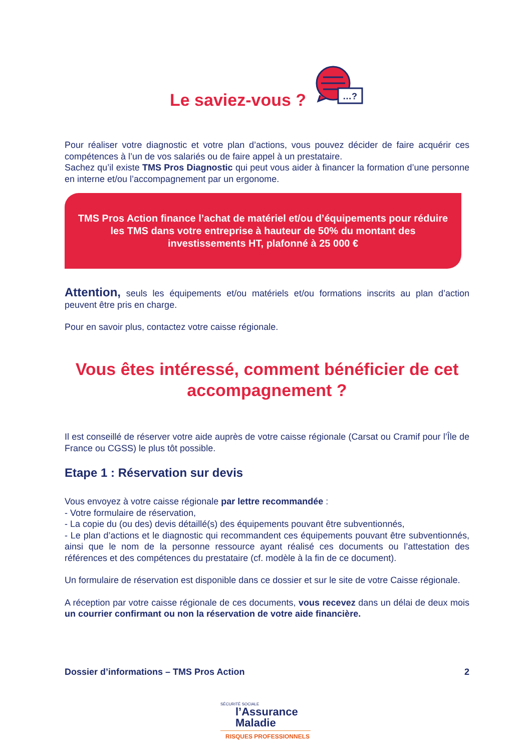Le saviez-vous ?
…?
Pour réaliser votre diagnostic et votre plan d’actions, vous pouvez décider de faire acquérir ces compétences à l’un de vos salariés ou de faire appel à un prestataire.
Sachez qu’il existe TMS Pros Diagnostic qui peut vous aider à financer la formation d’une personne en interne et/ou l’accompagnement par un ergonome.
TMS Pros Action finance l’achat de matériel et/ou d’équipements pour réduire les TMS dans votre entreprise à hauteur de 50% du montant des investissements HT, plafonné à 25 000 €
Attention, seuls les équipements et/ou matériels et/ou formations inscrits au plan d’action peuvent être pris en charge.
Pour en savoir plus, contactez votre caisse régionale.
Vous êtes intéressé, comment bénéficier de cet accompagnement ?
Il est conseillé de réserver votre aide auprès de votre caisse régionale (Carsat ou Cramif pour l’Île de France ou CGSS) le plus tôt possible.
Etape 1 : Réservation sur devis
Vous envoyez à votre caisse régionale par lettre recommandée :
- Votre formulaire de réservation,
- La copie du (ou des) devis détaillé(s) des équipements pouvant être subventionnés,
- Le plan d’actions et le diagnostic qui recommandent ces équipements pouvant être subventionnés, ainsi que le nom de la personne ressource ayant réalisé ces documents ou l’attestation des références et des compétences du prestataire (cf. modèle à la fin de ce document).
Un formulaire de réservation est disponible dans ce dossier et sur le site de votre Caisse régionale.
A réception par votre caisse régionale de ces documents, vous recevez dans un délai de deux mois un courrier confirmant ou non la réservation de votre aide financière.
Dossier d’informations – TMS Pros Action 2
SÉCURITÉ SOCIALE
l’Assurance
Maladie
RISQUES PROFESSIONNELS